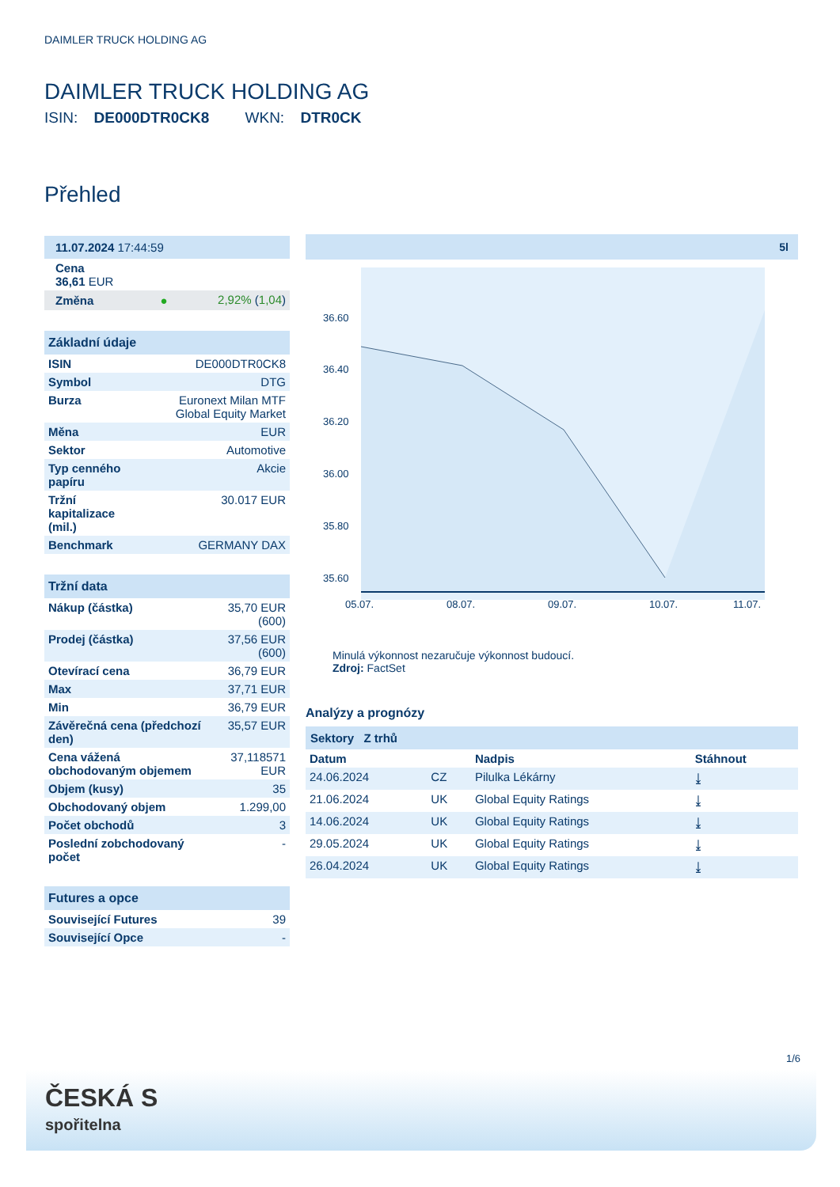DAIMLER TRUCK HOLDING AG
DAIMLER TRUCK HOLDING AG
ISIN: DE000DTR0CK8 WKN: DTR0CK
Přehled
| 11.07.2024 17:44:59 | |
| Cena 36,61 EUR | |
| Změna ● | 2,92% ( 1,04 ) |
| Základní údaje | |
| ISIN | DE000DTR0CK8 |
| Symbol | DTG |
| Burza | Euronext Milan MTF Global Equity Market |
| Měna | EUR |
| Sektor | Automotive |
| Typ cenného papíru | Akcie |
| Tržní kapitalizace (mil.) | 30.017 EUR |
| Benchmark | GERMANY DAX |
| Tržní data | |
| Nákup (částka) | 35,70 EUR (600) |
| Prodej (částka) | 37,56 EUR (600) |
| Otevírací cena | 36,79 EUR |
| Max | 37,71 EUR |
| Min | 36,79 EUR |
| Závěrečná cena (předchozí den) | 35,57 EUR |
| Cena vážená obchodovaným objemem | 37,118571 EUR |
| Objem (kusy) | 35 |
| Obchodovaný objem | 1.299,00 |
| Počet obchodů | 3 |
| Poslední zobchodovaný počet | - |
| Futures a opce | |
| Související Futures | 39 |
| Související Opce | - |
5l
36.60
36.40
36.20
36.00
35.80
35.60
05.07.
08.07.
09.07.
10.07.
11.07.
Minulá výkonnost nezaručuje výkonnost budoucí.
Zdroj: FactSet
Analýzy a prognózy
Sektory Z trhů
| Datum | | Nadpis | Stáhnout |
| --- | --- | --- | --- |
| 24.06.2024 | CZ | Pilulka Lékárny | ⤓ |
| 21.06.2024 | UK | Global Equity Ratings | ⤓ |
| 14.06.2024 | UK | Global Equity Ratings | ⤓ |
| 29.05.2024 | UK | Global Equity Ratings | ⤓ |
| 26.04.2024 | UK | Global Equity Ratings | ⤓ |
1/6
ČESKÁ S
spořitelna